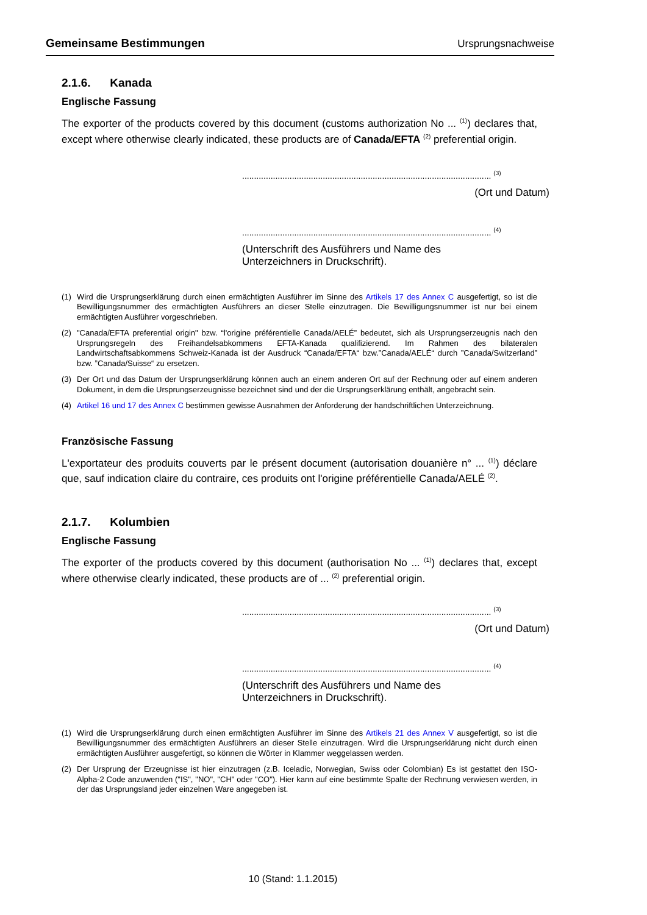Gemeinsame Bestimmungen Ursprungsnachweise
2.1.6. Kanada
Englische Fassung
The exporter of the products covered by this document (customs authorization No ... <sup>(1)</sup>) declares that, except where otherwise clearly indicated, these products are of Canada/EFTA <sup>(2)</sup> preferential origin.
......................................................................................................... <sup>(3)</sup>
(Ort und Datum)
......................................................................................................... <sup>(4)</sup>
(Unterschrift des Ausführers und Name des Unterzeichners in Druckschrift).
(1) Wird die Ursprungserklärung durch einen ermächtigten Ausführer im Sinne des Artikels 17 des Annex C ausgefertigt, so ist die Bewilligungsnummer des ermächtigten Ausführers an dieser Stelle einzutragen. Die Bewilligungsnummer ist nur bei einem ermächtigten Ausführer vorgeschrieben.
(2) "Canada/EFTA preferential origin" bzw. “l'origine préférentielle Canada/AELÉ” bedeutet, sich als Ursprungserzeugnis nach den Ursprungsregeln des Freihandelsabkommens EFTA-Kanada qualifizierend. Im Rahmen des bilateralen Landwirtschaftsabkommens Schweiz-Kanada ist der Ausdruck “Canada/EFTA“ bzw.”Canada/AELÉ“ durch ”Canada/Switzerland” bzw. ”Canada/Suisse“ zu ersetzen.
(3) Der Ort und das Datum der Ursprungserklärung können auch an einem anderen Ort auf der Rechnung oder auf einem anderen Dokument, in dem die Ursprungserzeugnisse bezeichnet sind und der die Ursprungserklärung enthält, angebracht sein.
(4) Artikel 16 und 17 des Annex C bestimmen gewisse Ausnahmen der Anforderung der handschriftlichen Unterzeichnung.
Französische Fassung
L'exportateur des produits couverts par le présent document (autorisation douanière n° ... <sup>(1)</sup>) déclare que, sauf indication claire du contraire, ces produits ont l'origine préférentielle Canada/AELÉ <sup>(2)</sup>.
2.1.7. Kolumbien
Englische Fassung
The exporter of the products covered by this document (authorisation No ... <sup>(1)</sup>) declares that, except where otherwise clearly indicated, these products are of ... <sup>(2)</sup> preferential origin.
......................................................................................................... <sup>(3)</sup>
(Ort und Datum)
......................................................................................................... <sup>(4)</sup>
(Unterschrift des Ausführers und Name des Unterzeichners in Druckschrift).
(1) Wird die Ursprungserklärung durch einen ermächtigten Ausführer im Sinne des Artikels 21 des Annex V ausgefertigt, so ist die Bewilligungsnummer des ermächtigten Ausführers an dieser Stelle einzutragen. Wird die Ursprungserklärung nicht durch einen ermächtigten Ausführer ausgefertigt, so können die Wörter in Klammer weggelassen werden.
(2) Der Ursprung der Erzeugnisse ist hier einzutragen (z.B. Iceladic, Norwegian, Swiss oder Colombian) Es ist gestattet den ISO-Alpha-2 Code anzuwenden ("IS", "NO", "CH" oder "CO"). Hier kann auf eine bestimmte Spalte der Rechnung verwiesen werden, in der das Ursprungsland jeder einzelnen Ware angegeben ist.
10 (Stand: 1.1.2015)